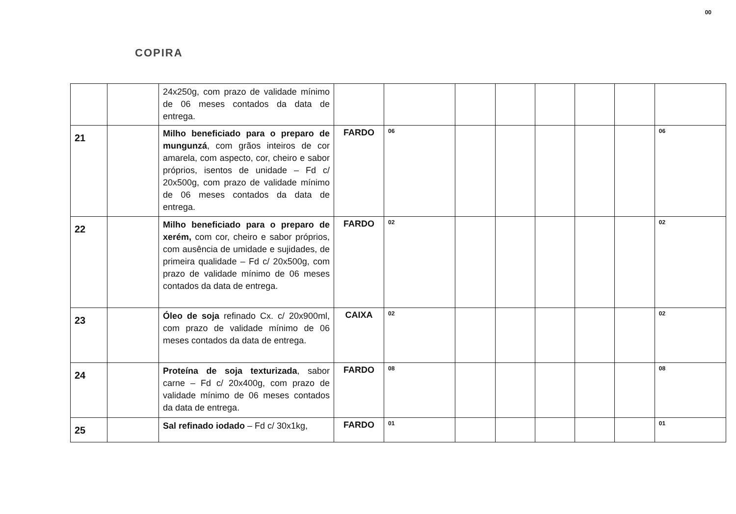00
COPIRA
| | | 24x250g, com prazo de validade mínimo de 06 meses contados da data de entrega. | | | | | | | | |
| 21 | | Milho beneficiado para o preparo de mungunzá , com grãos inteiros de cor amarela, com aspecto, cor, cheiro e sabor próprios, isentos de unidade – Fd c/ 20x500g, com prazo de validade mínimo de 06 meses contados da data de entrega. | FARDO | 06 | | | | | | 06 |
| 22 | | Milho beneficiado para o preparo de xerém, com cor, cheiro e sabor próprios, com ausência de umidade e sujidades, de primeira qualidade – Fd c/ 20x500g, com prazo de validade mínimo de 06 meses contados da data de entrega. | FARDO | 02 | | | | | | 02 |
| 23 | | Óleo de soja refinado Cx. c/ 20x900ml, com prazo de validade mínimo de 06 meses contados da data de entrega. | CAIXA | 02 | | | | | | 02 |
| 24 | | Proteína de soja texturizada , sabor carne – Fd c/ 20x400g, com prazo de validade mínimo de 06 meses contados da data de entrega. | FARDO | 08 | | | | | | 08 |
| 25 | | Sal refinado iodado – Fd c/ 30x1kg, | FARDO | 01 | | | | | | 01 |